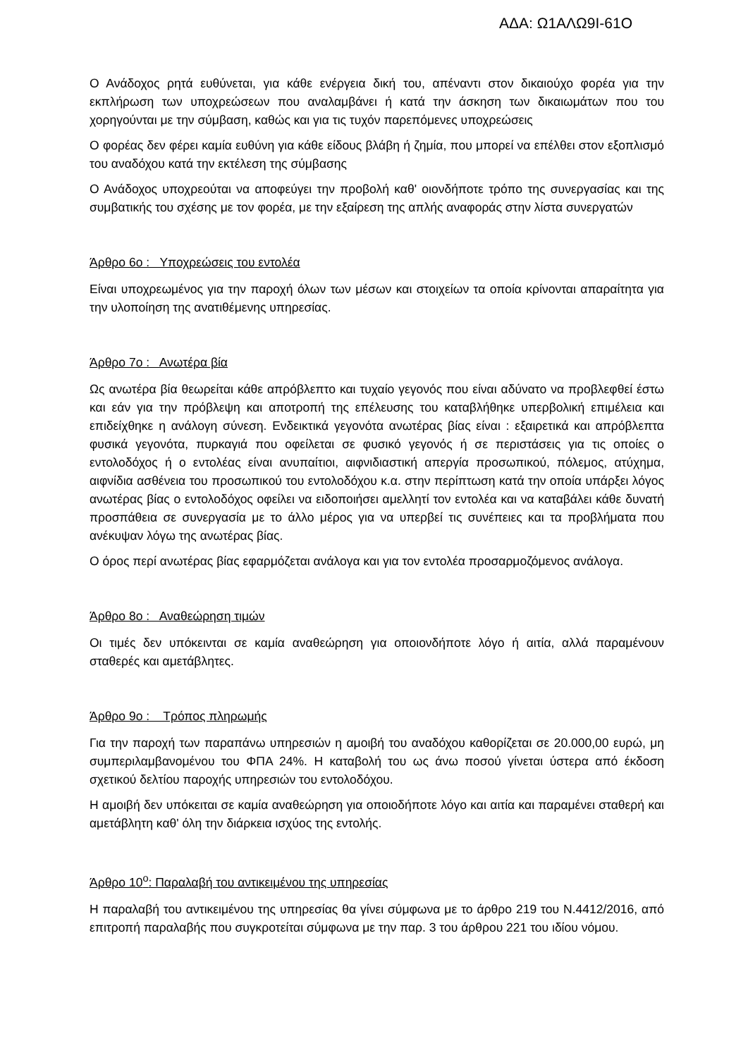ΑΔΑ: Ω1ΑΛΩ9Ι-61Ο
Ο Ανάδοχος ρητά ευθύνεται, για κάθε ενέργεια δική του, απέναντι στον δικαιούχο φορέα για την εκπλήρωση των υποχρεώσεων που αναλαμβάνει ή κατά την άσκηση των δικαιωμάτων που του χορηγούνται με την σύμβαση, καθώς και για τις τυχόν παρεπόμενες υποχρεώσεις
Ο φορέας δεν φέρει καμία ευθύνη για κάθε είδους βλάβη ή ζημία, που μπορεί να επέλθει στον εξοπλισμό του αναδόχου κατά την εκτέλεση της σύμβασης
Ο Ανάδοχος υποχρεούται να αποφεύγει την προβολή καθ' οιονδήποτε τρόπο της συνεργασίας και της συμβατικής του σχέσης με τον φορέα, με την εξαίρεση της απλής αναφοράς στην λίστα συνεργατών
Άρθρο 6ο : Υποχρεώσεις του εντολέα
Είναι υποχρεωμένος για την παροχή όλων των μέσων και στοιχείων τα οποία κρίνονται απαραίτητα για την υλοποίηση της ανατιθέμενης υπηρεσίας.
Άρθρο 7ο : Ανωτέρα βία
Ως ανωτέρα βία θεωρείται κάθε απρόβλεπτο και τυχαίο γεγονός που είναι αδύνατο να προβλεφθεί έστω και εάν για την πρόβλεψη και αποτροπή της επέλευσης του καταβλήθηκε υπερβολική επιμέλεια και επιδείχθηκε η ανάλογη σύνεση. Ενδεικτικά γεγονότα ανωτέρας βίας είναι : εξαιρετικά και απρόβλεπτα φυσικά γεγονότα, πυρκαγιά που οφείλεται σε φυσικό γεγονός ή σε περιστάσεις για τις οποίες ο εντολοδόχος ή ο εντολέας είναι ανυπαίτιοι, αιφνιδιαστική απεργία προσωπικού, πόλεμος, ατύχημα, αιφνίδια ασθένεια του προσωπικού του εντολοδόχου κ.α. στην περίπτωση κατά την οποία υπάρξει λόγος ανωτέρας βίας ο εντολοδόχος οφείλει να ειδοποιήσει αμελλητί τον εντολέα και να καταβάλει κάθε δυνατή προσπάθεια σε συνεργασία με το άλλο μέρος για να υπερβεί τις συνέπειες και τα προβλήματα που ανέκυψαν λόγω της ανωτέρας βίας.
Ο όρος περί ανωτέρας βίας εφαρμόζεται ανάλογα και για τον εντολέα προσαρμοζόμενος ανάλογα.
Άρθρο 8ο : Αναθεώρηση τιμών
Οι τιμές δεν υπόκεινται σε καμία αναθεώρηση για οποιονδήποτε λόγο ή αιτία, αλλά παραμένουν σταθερές και αμετάβλητες.
Άρθρο 9ο : Τρόπος πληρωμής
Για την παροχή των παραπάνω υπηρεσιών η αμοιβή του αναδόχου καθορίζεται σε 20.000,00 ευρώ, μη συμπεριλαμβανομένου του ΦΠΑ 24%. Η καταβολή του ως άνω ποσού γίνεται ύστερα από έκδοση σχετικού δελτίου παροχής υπηρεσιών του εντολοδόχου.
Η αμοιβή δεν υπόκειται σε καμία αναθεώρηση για οποιοδήποτε λόγο και αιτία και παραμένει σταθερή και αμετάβλητη καθ' όλη την διάρκεια ισχύος της εντολής.
Άρθρο 10<sup>ο</sup>: Παραλαβή του αντικειμένου της υπηρεσίας
Η παραλαβή του αντικειμένου της υπηρεσίας θα γίνει σύμφωνα με το άρθρο 219 του Ν.4412/2016, από επιτροπή παραλαβής που συγκροτείται σύμφωνα με την παρ. 3 του άρθρου 221 του ιδίου νόμου.